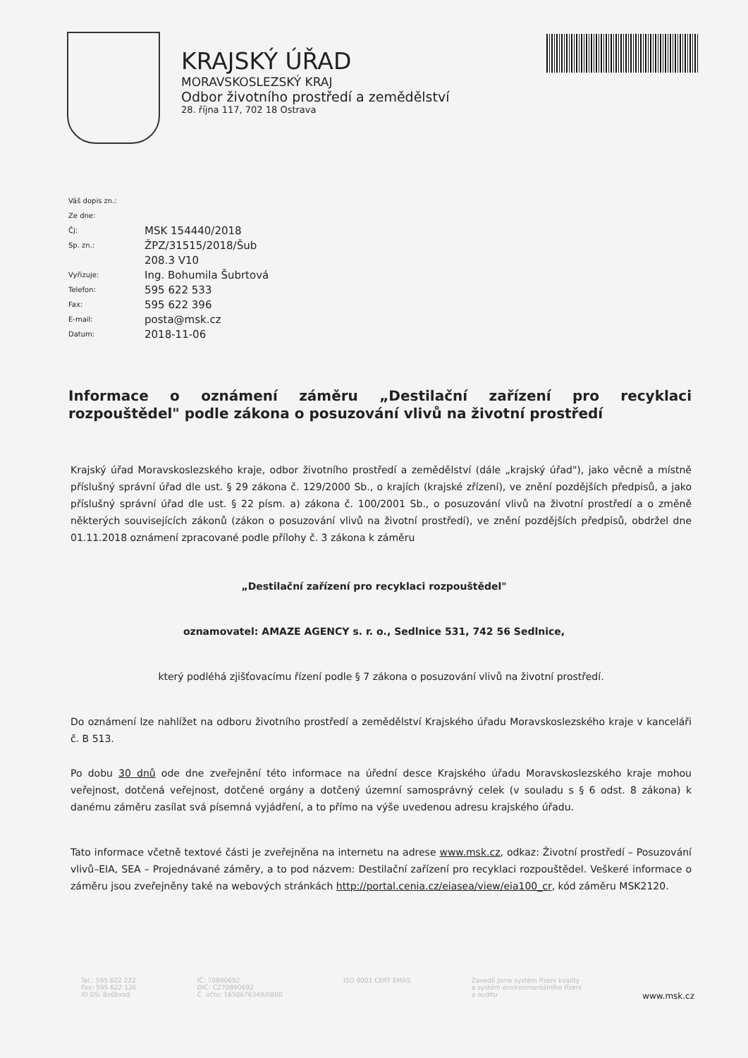KRAJSKÝ ÚŘAD
MORAVSKOSLEZSKÝ KRAJ
Odbor životního prostředí a zemědělství
28. října 117, 702 18 Ostrava
Váš dopis zn.:
Ze dne:
Čj: MSK 154440/2018
Sp. zn.: ŽPZ/31515/2018/Šub
208.3 V10
Vyřizuje: Ing. Bohumila Šubrtová
Telefon: 595 622 533
Fax: 595 622 396
E-mail: posta@msk.cz
Datum: 2018-11-06
Informace o oznámení záměru „Destilační zařízení pro recyklaci rozpouštědel" podle zákona o posuzování vlivů na životní prostředí
Krajský úřad Moravskoslezského kraje, odbor životního prostředí a zemědělství (dále „krajský úřad"), jako věcně a místně příslušný správní úřad dle ust. § 29 zákona č. 129/2000 Sb., o krajích (krajské zřízení), ve znění pozdějších předpisů, a jako příslušný správní úřad dle ust. § 22 písm. a) zákona č. 100/2001 Sb., o posuzování vlivů na životní prostředí a o změně některých souvisejících zákonů (zákon o posuzování vlivů na životní prostředí), ve znění pozdějších předpisů, obdržel dne 01.11.2018 oznámení zpracované podle přílohy č. 3 zákona k záměru
„Destilační zařízení pro recyklaci rozpouštědel"
oznamovatel: AMAZE AGENCY s. r. o., Sedlnice 531, 742 56 Sedlnice,
který podléhá zjišťovacímu řízení podle § 7 zákona o posuzování vlivů na životní prostředí.
Do oznámení lze nahlížet na odboru životního prostředí a zemědělství Krajského úřadu Moravskoslezského kraje v kanceláři č. B 513.
Po dobu 30 dnů ode dne zveřejnění této informace na úřední desce Krajského úřadu Moravskoslezského kraje mohou veřejnost, dotčená veřejnost, dotčené orgány a dotčený územní samosprávný celek (v souladu s § 6 odst. 8 zákona) k danému záměru zasílat svá písemná vyjádření, a to přímo na výše uvedenou adresu krajského úřadu.
Tato informace včetně textové části je zveřejněna na internetu na adrese www.msk.cz, odkaz: Životní prostředí – Posuzování vlivů–EIA, SEA – Projednávané záměry, a to pod názvem: Destilační zařízení pro recyklaci rozpouštědel. Veškeré informace o záměru jsou zveřejněny také na webových stránkách http://portal.cenia.cz/eiasea/view/eia100_cr, kód záměru MSK2120.
Tel.: 595 622 222
Fax: 595 622 126
ID DS: 8x6bxsd
IČ: 70890692
DIČ: CZ70890692
Č. účtu: 1650676349/0800
ISO 9001 CERT EMAS Zavedli jsme systém řízení kvality
a systém environmentálního řízení
a auditu
www.msk.cz